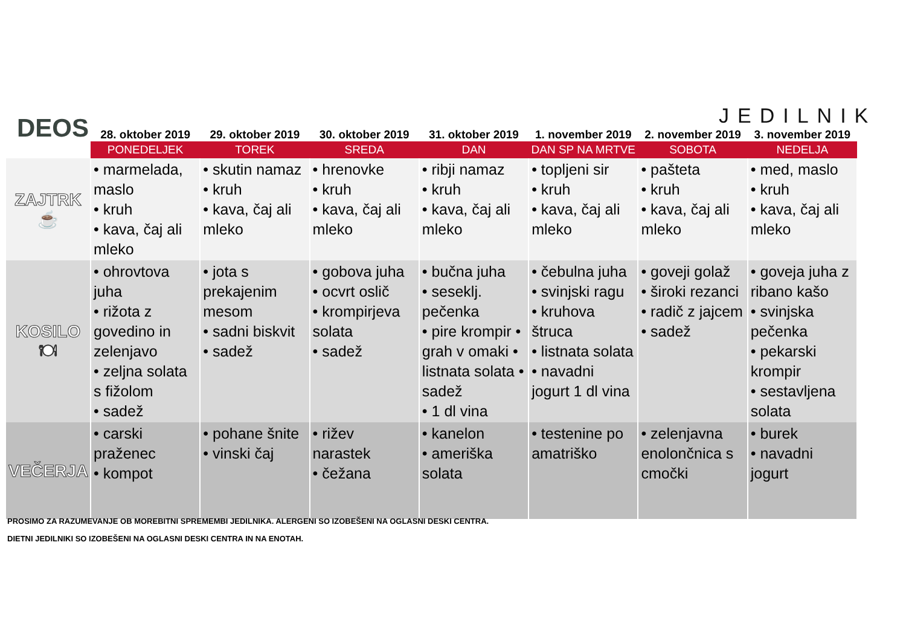DEOS JEDILNIK
| | 28. oktober 2019 | 29. oktober 2019 | 30. oktober 2019 | 31. oktober 2019 | 1. november 2019 | 2. november 2019 | 3. november 2019 |
| --- | --- | --- | --- | --- | --- | --- | --- |
| | PONEDELJEK | TOREK | SREDA | DAN | DAN SP NA MRTVE | SOBOTA | NEDELJA |
| ZAJTRK ☕ | • marmelada, maslo • kruh • kava, čaj ali mleko | • skutin namaz • kruh • kava, čaj ali mleko | • hrenovke • kruh • kava, čaj ali mleko | • ribji namaz • kruh • kava, čaj ali mleko | • topljeni sir • kruh • kava, čaj ali mleko | • pašteta • kruh • kava, čaj ali mleko | • med, maslo • kruh • kava, čaj ali mleko |
| KOSILO 🍽 | • ohrovtova juha • rižota z govedino in zelenjavo • zeljna solata s fižolom • sadež | • jota s prekajenim mesom • sadni biskvit • sadež | • gobova juha • ocvrt oslič • krompirjeva solata • sadež | • bučna juha • seseklj. pečenka • pire krompir • grah v omaki • listnata solata • sadež • 1 dl vina | • čebulna juha • svinjski ragu • kruhova štruca • listnata solata • navadni jogurt 1 dl vina | • goveji golaž • široki rezanci • radič z jajcem • sadež | • goveja juha z ribano kašo • svinjska pečenka • pekarski krompir • sestavljena solata |
| VEČERJA | • carski praženec • kompot | • pohane šnite • vinski čaj | • rižev narastek • čežana | • kanelon • ameriška solata | • testenine po amatriško | • zelenjavna enolončnica s cmočki | • burek • navadni jogurt |
PROSIMO ZA RAZUMEVANJE OB MOREBITNI SPREMEMBI JEDILNIKA. ALERGENI SO IZOBEŠENI NA OGLASNI DESKI CENTRA.
DIETNI JEDILNIKI SO IZOBEŠENI NA OGLASNI DESKI CENTRA IN NA ENOTAH.